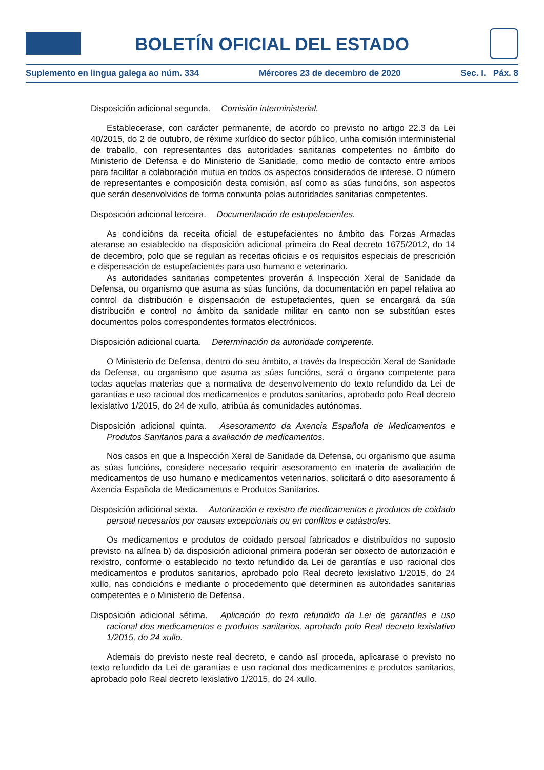BOLETÍN OFICIAL DEL ESTADO
Suplemento en lingua galega ao núm. 334 Mércores 23 de decembro de 2020 Sec. I. Páx. 8
Disposición adicional segunda. Comisión interministerial.
Establecerase, con carácter permanente, de acordo co previsto no artigo 22.3 da Lei 40/2015, do 2 de outubro, de réxime xurídico do sector público, unha comisión interministerial de traballo, con representantes das autoridades sanitarias competentes no ámbito do Ministerio de Defensa e do Ministerio de Sanidade, como medio de contacto entre ambos para facilitar a colaboración mutua en todos os aspectos considerados de interese. O número de representantes e composición desta comisión, así como as súas funcións, son aspectos que serán desenvolvidos de forma conxunta polas autoridades sanitarias competentes.
Disposición adicional terceira. Documentación de estupefacientes.
As condicións da receita oficial de estupefacientes no ámbito das Forzas Armadas ateranse ao establecido na disposición adicional primeira do Real decreto 1675/2012, do 14 de decembro, polo que se regulan as receitas oficiais e os requisitos especiais de prescrición e dispensación de estupefacientes para uso humano e veterinario.
As autoridades sanitarias competentes proverán á Inspección Xeral de Sanidade da Defensa, ou organismo que asuma as súas funcións, da documentación en papel relativa ao control da distribución e dispensación de estupefacientes, quen se encargará da súa distribución e control no ámbito da sanidade militar en canto non se substitúan estes documentos polos correspondentes formatos electrónicos.
Disposición adicional cuarta. Determinación da autoridade competente.
O Ministerio de Defensa, dentro do seu ámbito, a través da Inspección Xeral de Sanidade da Defensa, ou organismo que asuma as súas funcións, será o órgano competente para todas aquelas materias que a normativa de desenvolvemento do texto refundido da Lei de garantías e uso racional dos medicamentos e produtos sanitarios, aprobado polo Real decreto lexislativo 1/2015, do 24 de xullo, atribúa ás comunidades autónomas.
Disposición adicional quinta. Asesoramento da Axencia Española de Medicamentos e Produtos Sanitarios para a avaliación de medicamentos.
Nos casos en que a Inspección Xeral de Sanidade da Defensa, ou organismo que asuma as súas funcións, considere necesario requirir asesoramento en materia de avaliación de medicamentos de uso humano e medicamentos veterinarios, solicitará o dito asesoramento á Axencia Española de Medicamentos e Produtos Sanitarios.
Disposición adicional sexta. Autorización e rexistro de medicamentos e produtos de coidado persoal necesarios por causas excepcionais ou en conflitos e catástrofes.
Os medicamentos e produtos de coidado persoal fabricados e distribuídos no suposto previsto na alínea b) da disposición adicional primeira poderán ser obxecto de autorización e rexistro, conforme o establecido no texto refundido da Lei de garantías e uso racional dos medicamentos e produtos sanitarios, aprobado polo Real decreto lexislativo 1/2015, do 24 xullo, nas condicións e mediante o procedemento que determinen as autoridades sanitarias competentes e o Ministerio de Defensa.
Disposición adicional sétima. Aplicación do texto refundido da Lei de garantías e uso racional dos medicamentos e produtos sanitarios, aprobado polo Real decreto lexislativo 1/2015, do 24 xullo.
Ademais do previsto neste real decreto, e cando así proceda, aplicarase o previsto no texto refundido da Lei de garantías e uso racional dos medicamentos e produtos sanitarios, aprobado polo Real decreto lexislativo 1/2015, do 24 xullo.